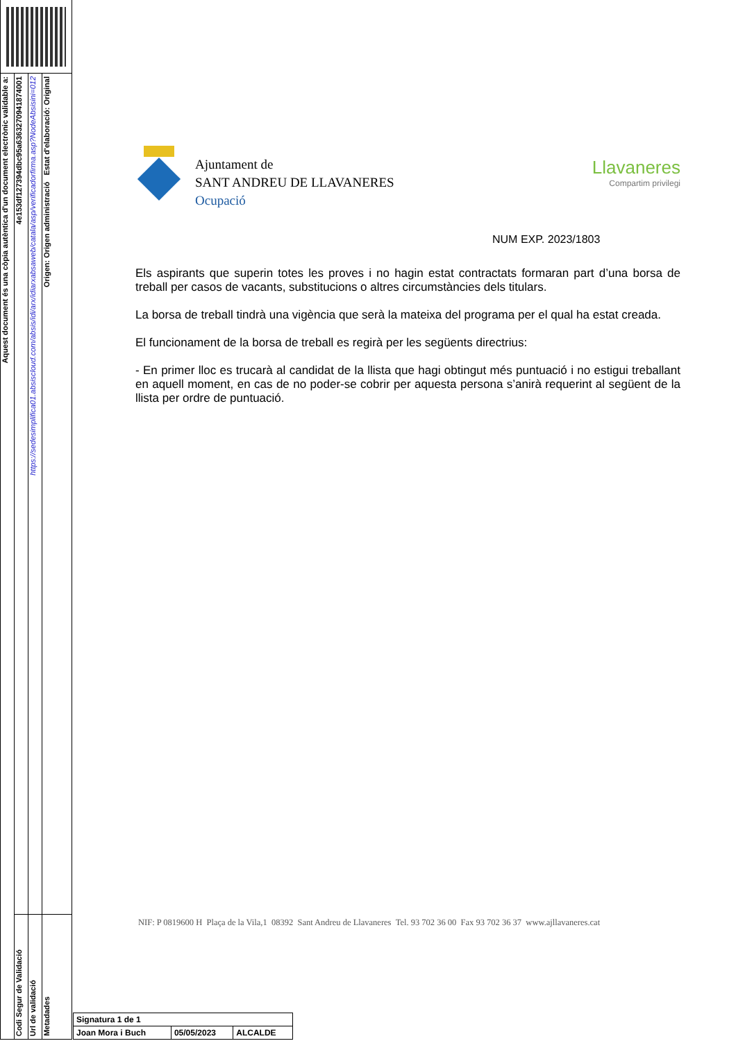Aquest document és una còpia autèntica d'un document electrònic validable a:
4e153df127394dbc95a6363270941874001
Codi Segur de Validació
https://sedesimplifica01.absiscloud.com/absis/idi/arx/idiarxabsaweb/catala/asp/verificadorfirma.asp?NodeAbsisini=012
Url de validació
Origen: Origen administració Estat d'elaboració: Original
Metadades
Ajuntament de
SANT ANDREU DE LLAVANERES
Ocupació
Llavaneres
Compartim privilegi
NUM EXP. 2023/1803
Els aspirants que superin totes les proves i no hagin estat contractats formaran part d’una borsa de treball per casos de vacants, substitucions o altres circumstàncies dels titulars.
La borsa de treball tindrà una vigència que serà la mateixa del programa per el qual ha estat creada.
El funcionament de la borsa de treball es regirà per les següents directrius:
- En primer lloc es trucarà al candidat de la llista que hagi obtingut més puntuació i no estigui treballant en aquell moment, en cas de no poder-se cobrir per aquesta persona s’anirà requerint al següent de la llista per ordre de puntuació.
NIF: P 0819600 H Plaça de la Vila,1 08392 Sant Andreu de Llavaneres Tel. 93 702 36 00 Fax 93 702 36 37 www.ajllavaneres.cat
| Signatura 1 de 1 | | |
| Joan Mora i Buch | 05/05/2023 | ALCALDE |